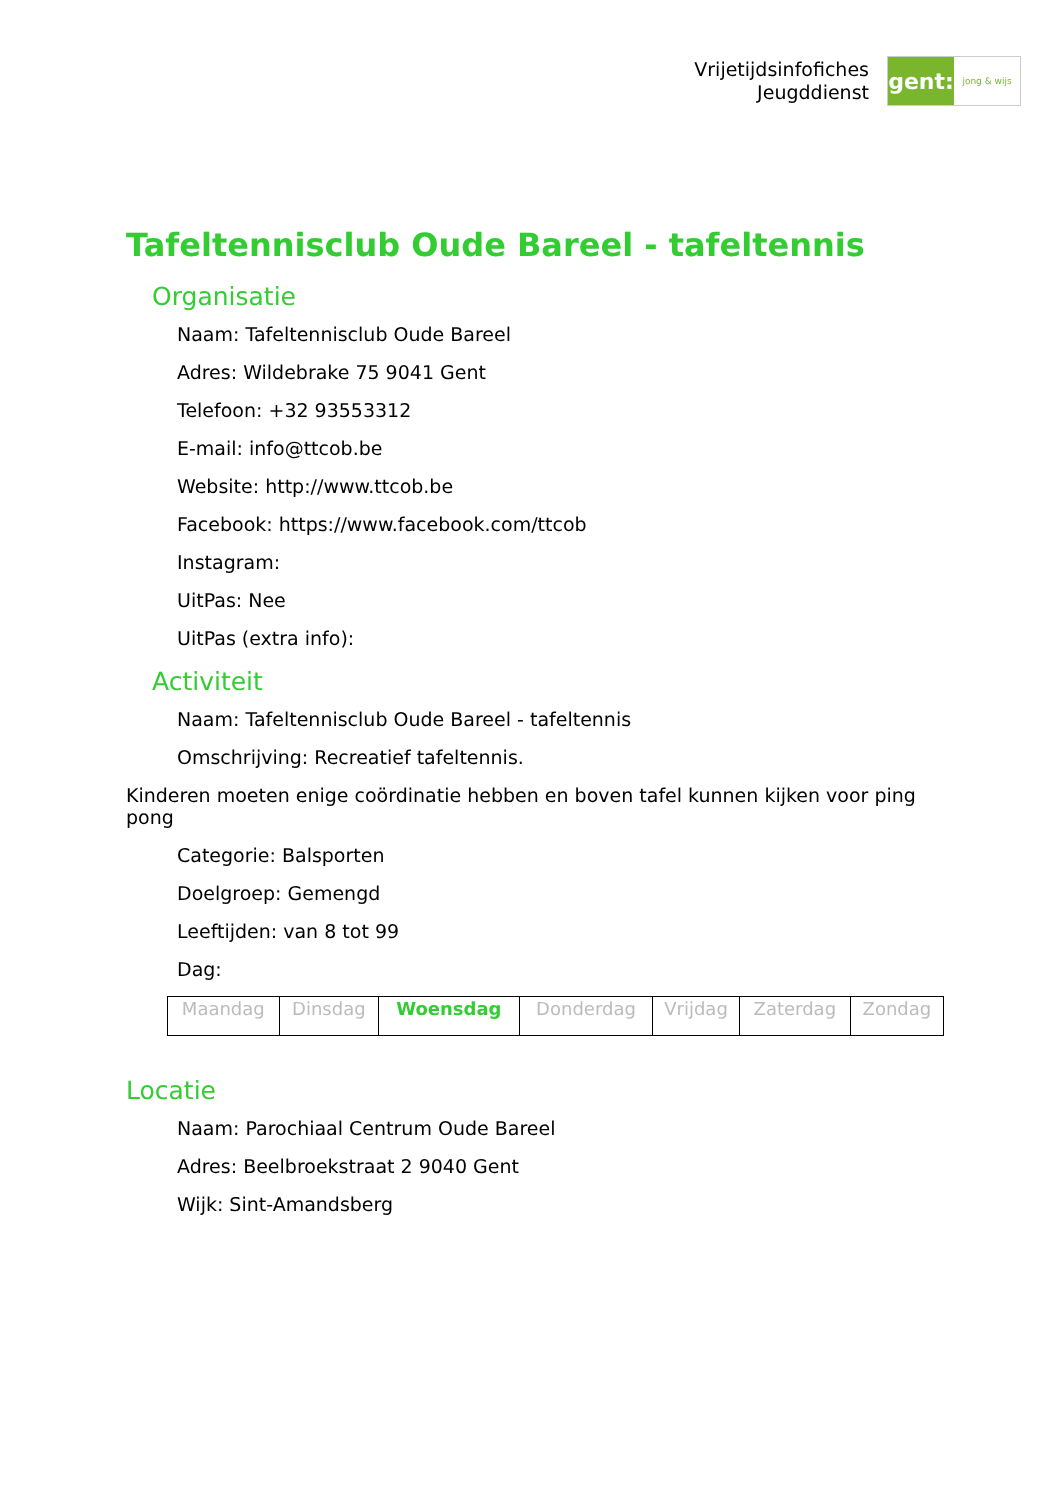Vrijetijdsinfofiches
Jeugddienst
gent:
jong & wijs
Tafeltennisclub Oude Bareel - tafeltennis
Organisatie
Naam: Tafeltennisclub Oude Bareel
Adres: Wildebrake 75 9041 Gent
Telefoon: +32 93553312
E-mail: info@ttcob.be
Website: http://www.ttcob.be
Facebook: https://www.facebook.com/ttcob
Instagram:
UitPas: Nee
UitPas (extra info):
Activiteit
Naam: Tafeltennisclub Oude Bareel - tafeltennis
Omschrijving: Recreatief tafeltennis.
Kinderen moeten enige coördinatie hebben en boven tafel kunnen kijken voor ping pong
Categorie: Balsporten
Doelgroep: Gemengd
Leeftijden: van 8 tot 99
Dag:
| Maandag | Dinsdag | Woensdag | Donderdag | Vrijdag | Zaterdag | Zondag |
Locatie
Naam: Parochiaal Centrum Oude Bareel
Adres: Beelbroekstraat 2 9040 Gent
Wijk: Sint-Amandsberg